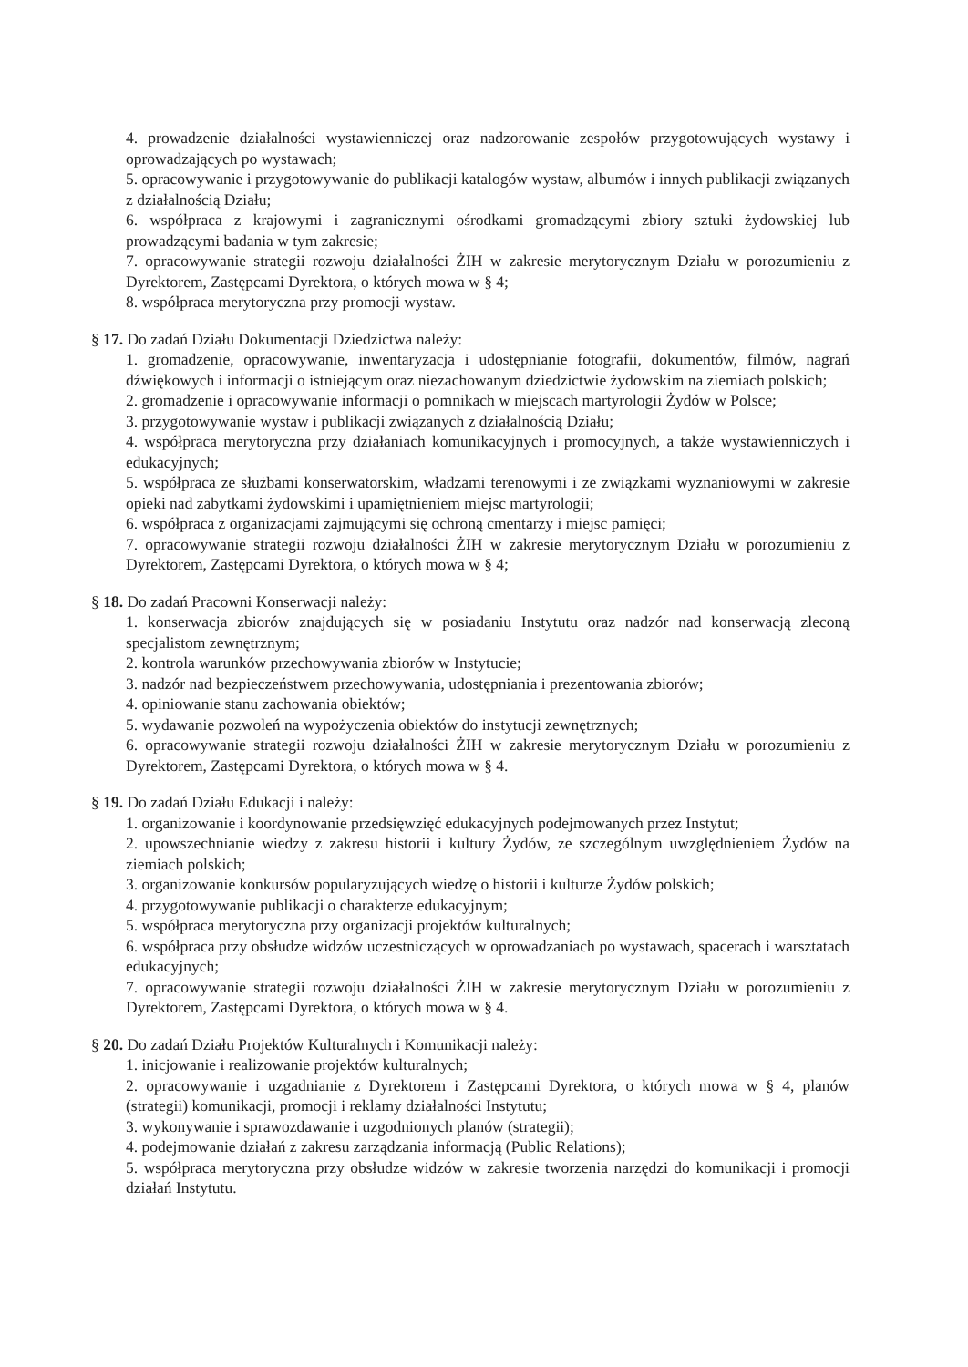4. prowadzenie działalności wystawienniczej oraz nadzorowanie zespołów przygotowujących wystawy i oprowadzających po wystawach;
5. opracowywanie i przygotowywanie do publikacji katalogów wystaw, albumów i innych publikacji związanych z działalnością Działu;
6. współpraca z krajowymi i zagranicznymi ośrodkami gromadzącymi zbiory sztuki żydowskiej lub prowadzącymi badania w tym zakresie;
7. opracowywanie strategii rozwoju działalności ŻIH w zakresie merytorycznym Działu w porozumieniu z Dyrektorem, Zastępcami Dyrektora, o których mowa w § 4;
8. współpraca merytoryczna przy promocji wystaw.
§ 17. Do zadań Działu Dokumentacji Dziedzictwa należy:
1. gromadzenie, opracowywanie, inwentaryzacja i udostępnianie fotografii, dokumentów, filmów, nagrań dźwiękowych i informacji o istniejącym oraz niezachowanym dziedzictwie żydowskim na ziemiach polskich;
2. gromadzenie i opracowywanie informacji o pomnikach w miejscach martyrologii Żydów w Polsce;
3. przygotowywanie wystaw i publikacji związanych z działalnością Działu;
4. współpraca merytoryczna przy działaniach komunikacyjnych i promocyjnych, a także wystawienniczych i edukacyjnych;
5. współpraca ze służbami konserwatorskim, władzami terenowymi i ze związkami wyznaniowymi w zakresie opieki nad zabytkami żydowskimi i upamiętnieniem miejsc martyrologii;
6. współpraca z organizacjami zajmującymi się ochroną cmentarzy i miejsc pamięci;
7. opracowywanie strategii rozwoju działalności ŻIH w zakresie merytorycznym Działu w porozumieniu z Dyrektorem, Zastępcami Dyrektora, o których mowa w § 4;
§ 18. Do zadań Pracowni Konserwacji należy:
1. konserwacja zbiorów znajdujących się w posiadaniu Instytutu oraz nadzór nad konserwacją zleconą specjalistom zewnętrznym;
2. kontrola warunków przechowywania zbiorów w Instytucie;
3. nadzór nad bezpieczeństwem przechowywania, udostępniania i prezentowania zbiorów;
4. opiniowanie stanu zachowania obiektów;
5. wydawanie pozwoleń na wypożyczenia obiektów do instytucji zewnętrznych;
6. opracowywanie strategii rozwoju działalności ŻIH w zakresie merytorycznym Działu w porozumieniu z Dyrektorem, Zastępcami Dyrektora, o których mowa w § 4.
§ 19. Do zadań Działu Edukacji i należy:
1. organizowanie i koordynowanie przedsięwzięć edukacyjnych podejmowanych przez Instytut;
2. upowszechnianie wiedzy z zakresu historii i kultury Żydów, ze szczególnym uwzględnieniem Żydów na ziemiach polskich;
3. organizowanie konkursów popularyzujących wiedzę o historii i kulturze Żydów polskich;
4. przygotowywanie publikacji o charakterze edukacyjnym;
5. współpraca merytoryczna przy organizacji projektów kulturalnych;
6. współpraca przy obsłudze widzów uczestniczących w oprowadzaniach po wystawach, spacerach i warsztatach edukacyjnych;
7. opracowywanie strategii rozwoju działalności ŻIH w zakresie merytorycznym Działu w porozumieniu z Dyrektorem, Zastępcami Dyrektora, o których mowa w § 4.
§ 20. Do zadań Działu Projektów Kulturalnych i Komunikacji należy:
1. inicjowanie i realizowanie projektów kulturalnych;
2. opracowywanie i uzgadnianie z Dyrektorem i Zastępcami Dyrektora, o których mowa w § 4, planów (strategii) komunikacji, promocji i reklamy działalności Instytutu;
3. wykonywanie i sprawozdawanie i uzgodnionych planów (strategii);
4. podejmowanie działań z zakresu zarządzania informacją (Public Relations);
5. współpraca merytoryczna przy obsłudze widzów w zakresie tworzenia narzędzi do komunikacji i promocji działań Instytutu.